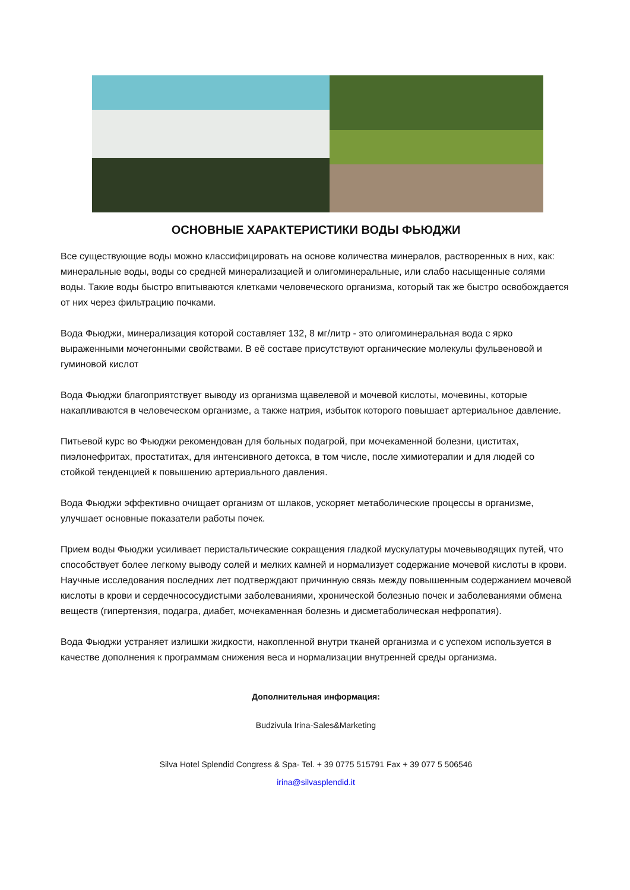ОСНОВНЫЕ ХАРАКТЕРИСТИКИ ВОДЫ ФЬЮДЖИ
Все существующие воды можно классифицировать на основе количества минералов, растворенных в них, как: минеральные воды, воды со средней минерализацией и олигоминеральные, или слабо насыщенные солями воды. Такие воды быстро впитываются клетками человеческого организма, который так же быстро освобождается от них через фильтрацию почками.
Вода Фьюджи, минерализация которой составляет 132, 8 мг/литр - это олигоминеральная вода с ярко выраженными мочегонными свойствами. В её составе присутствуют органические молекулы фульвеновой и гуминовой кислот
Вода Фьюджи благоприятствует выводу из организма щавелевой и мочевой кислоты, мочевины, которые накапливаются в человеческом организме, а также натрия, избыток которого повышает артериальное давление.
Питьевой курс во Фьюджи рекомендован для больных подагрой, при мочекаменной болезни, циститах, пиэлонефритах, простатитах, для интенсивного детокса, в том числе, после химиотерапии и для людей со стойкой тенденцией к повышению артериального давления.
Вода Фьюджи эффективно очищает организм от шлаков, ускоряет метаболические процессы в организме, улучшает основные показатели работы почек.
Прием воды Фьюджи усиливает перистальтические сокращения гладкой мускулатуры мочевыводящих путей, что способствует более легкому выводу солей и мелких камней и нормализует содержание мочевой кислоты в крови. Научные исследования последних лет подтверждают причинную связь между повышенным содержанием мочевой кислоты в крови и сердечнососудистыми заболеваниями, хронической болезнью почек и заболеваниями обмена веществ (гипертензия, подагра, диабет, мочекаменная болезнь и дисметаболическая нефропатия).
Вода Фьюджи устраняет излишки жидкости, накопленной внутри тканей организма и с успехом используется в качестве дополнения к программам снижения веса и нормализации внутренней среды организма.
Дополнительная информация:
Budzivula Irina-Sales&Marketing
Silva Hotel Splendid Congress & Spa- Tel. + 39 0775 515791 Fax + 39 077 5 506546
irina@silvasplendid.it